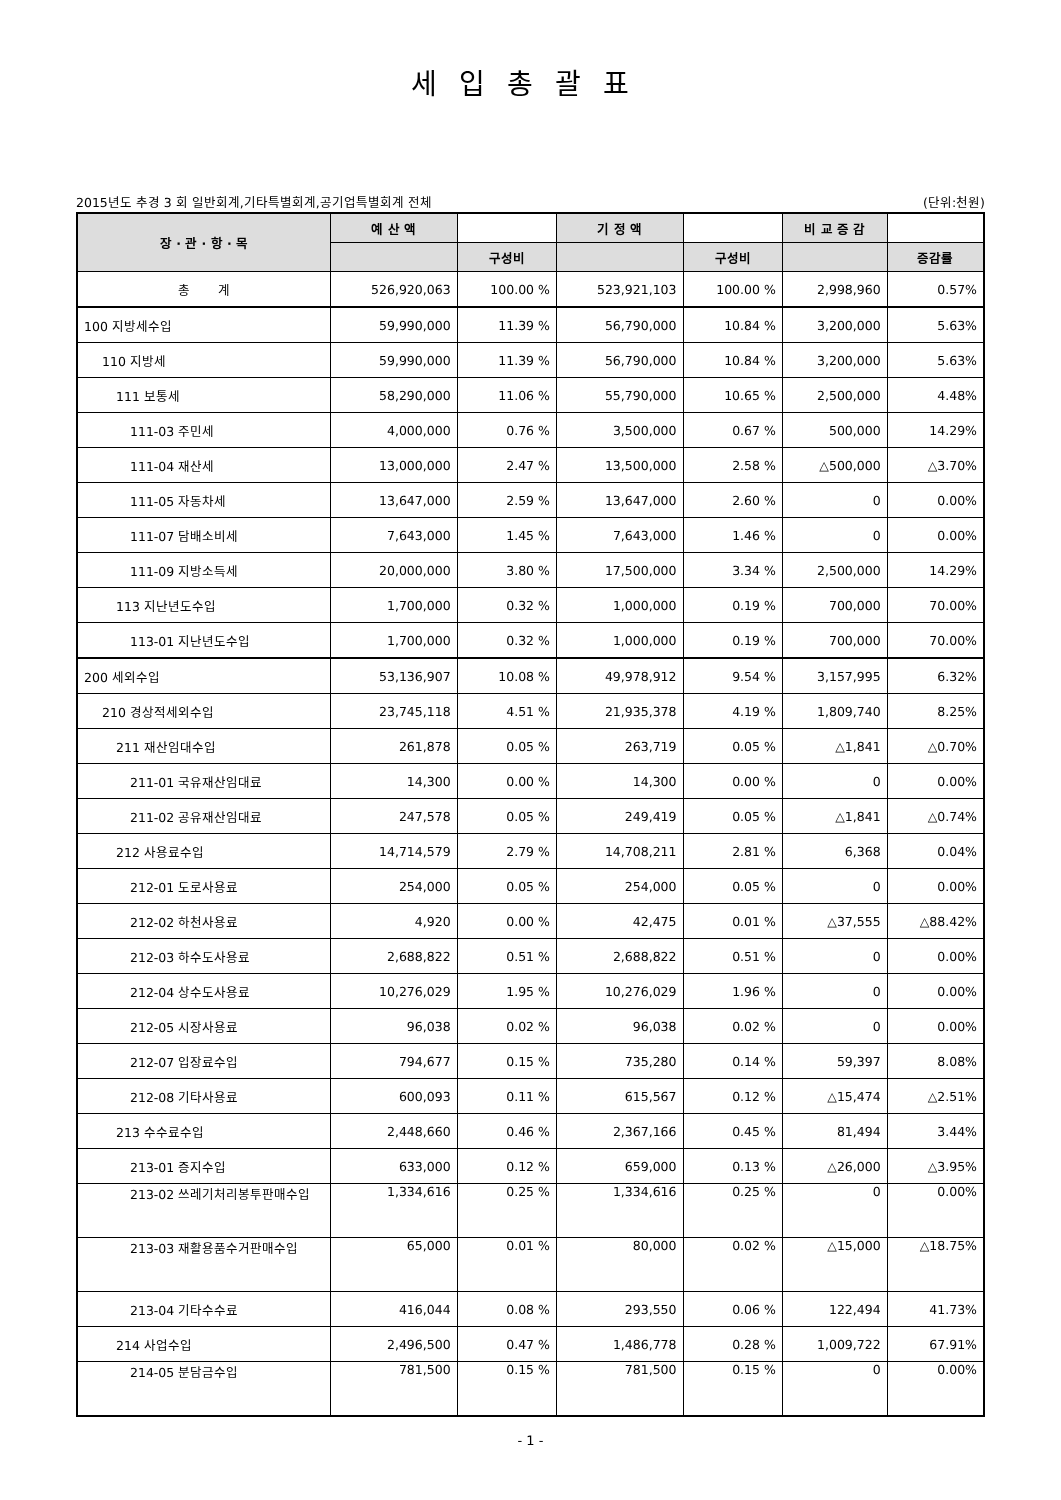세입총괄표
2015년도 추경 3 회 일반회계,기타특별회계,공기업특별회계 전체 (단위:천원)
| 장 · 관 · 항 · 목 | 예 산 액 | | 기 정 액 | | 비 교 증 감 | |
| --- | --- | --- | --- | --- | --- | --- |
| | | 구성비 | | 구성비 | | 증감률 |
| 총 계 | 526,920,063 | 100.00 % | 523,921,103 | 100.00 % | 2,998,960 | 0.57% |
| 100 지방세수입 | 59,990,000 | 11.39 % | 56,790,000 | 10.84 % | 3,200,000 | 5.63% |
| 110 지방세 | 59,990,000 | 11.39 % | 56,790,000 | 10.84 % | 3,200,000 | 5.63% |
| 111 보통세 | 58,290,000 | 11.06 % | 55,790,000 | 10.65 % | 2,500,000 | 4.48% |
| 111-03 주민세 | 4,000,000 | 0.76 % | 3,500,000 | 0.67 % | 500,000 | 14.29% |
| 111-04 재산세 | 13,000,000 | 2.47 % | 13,500,000 | 2.58 % | △500,000 | △3.70% |
| 111-05 자동차세 | 13,647,000 | 2.59 % | 13,647,000 | 2.60 % | 0 | 0.00% |
| 111-07 담배소비세 | 7,643,000 | 1.45 % | 7,643,000 | 1.46 % | 0 | 0.00% |
| 111-09 지방소득세 | 20,000,000 | 3.80 % | 17,500,000 | 3.34 % | 2,500,000 | 14.29% |
| 113 지난년도수입 | 1,700,000 | 0.32 % | 1,000,000 | 0.19 % | 700,000 | 70.00% |
| 113-01 지난년도수입 | 1,700,000 | 0.32 % | 1,000,000 | 0.19 % | 700,000 | 70.00% |
| 200 세외수입 | 53,136,907 | 10.08 % | 49,978,912 | 9.54 % | 3,157,995 | 6.32% |
| 210 경상적세외수입 | 23,745,118 | 4.51 % | 21,935,378 | 4.19 % | 1,809,740 | 8.25% |
| 211 재산임대수입 | 261,878 | 0.05 % | 263,719 | 0.05 % | △1,841 | △0.70% |
| 211-01 국유재산임대료 | 14,300 | 0.00 % | 14,300 | 0.00 % | 0 | 0.00% |
| 211-02 공유재산임대료 | 247,578 | 0.05 % | 249,419 | 0.05 % | △1,841 | △0.74% |
| 212 사용료수입 | 14,714,579 | 2.79 % | 14,708,211 | 2.81 % | 6,368 | 0.04% |
| 212-01 도로사용료 | 254,000 | 0.05 % | 254,000 | 0.05 % | 0 | 0.00% |
| 212-02 하천사용료 | 4,920 | 0.00 % | 42,475 | 0.01 % | △37,555 | △88.42% |
| 212-03 하수도사용료 | 2,688,822 | 0.51 % | 2,688,822 | 0.51 % | 0 | 0.00% |
| 212-04 상수도사용료 | 10,276,029 | 1.95 % | 10,276,029 | 1.96 % | 0 | 0.00% |
| 212-05 시장사용료 | 96,038 | 0.02 % | 96,038 | 0.02 % | 0 | 0.00% |
| 212-07 입장료수입 | 794,677 | 0.15 % | 735,280 | 0.14 % | 59,397 | 8.08% |
| 212-08 기타사용료 | 600,093 | 0.11 % | 615,567 | 0.12 % | △15,474 | △2.51% |
| 213 수수료수입 | 2,448,660 | 0.46 % | 2,367,166 | 0.45 % | 81,494 | 3.44% |
| 213-01 증지수입 | 633,000 | 0.12 % | 659,000 | 0.13 % | △26,000 | △3.95% |
| 213-02 쓰레기처리봉투판매수입 | 1,334,616 | 0.25 % | 1,334,616 | 0.25 % | 0 | 0.00% |
| 213-03 재활용품수거판매수입 | 65,000 | 0.01 % | 80,000 | 0.02 % | △15,000 | △18.75% |
| 213-04 기타수수료 | 416,044 | 0.08 % | 293,550 | 0.06 % | 122,494 | 41.73% |
| 214 사업수입 | 2,496,500 | 0.47 % | 1,486,778 | 0.28 % | 1,009,722 | 67.91% |
| 214-05 분담금수입 | 781,500 | 0.15 % | 781,500 | 0.15 % | 0 | 0.00% |
- 1 -